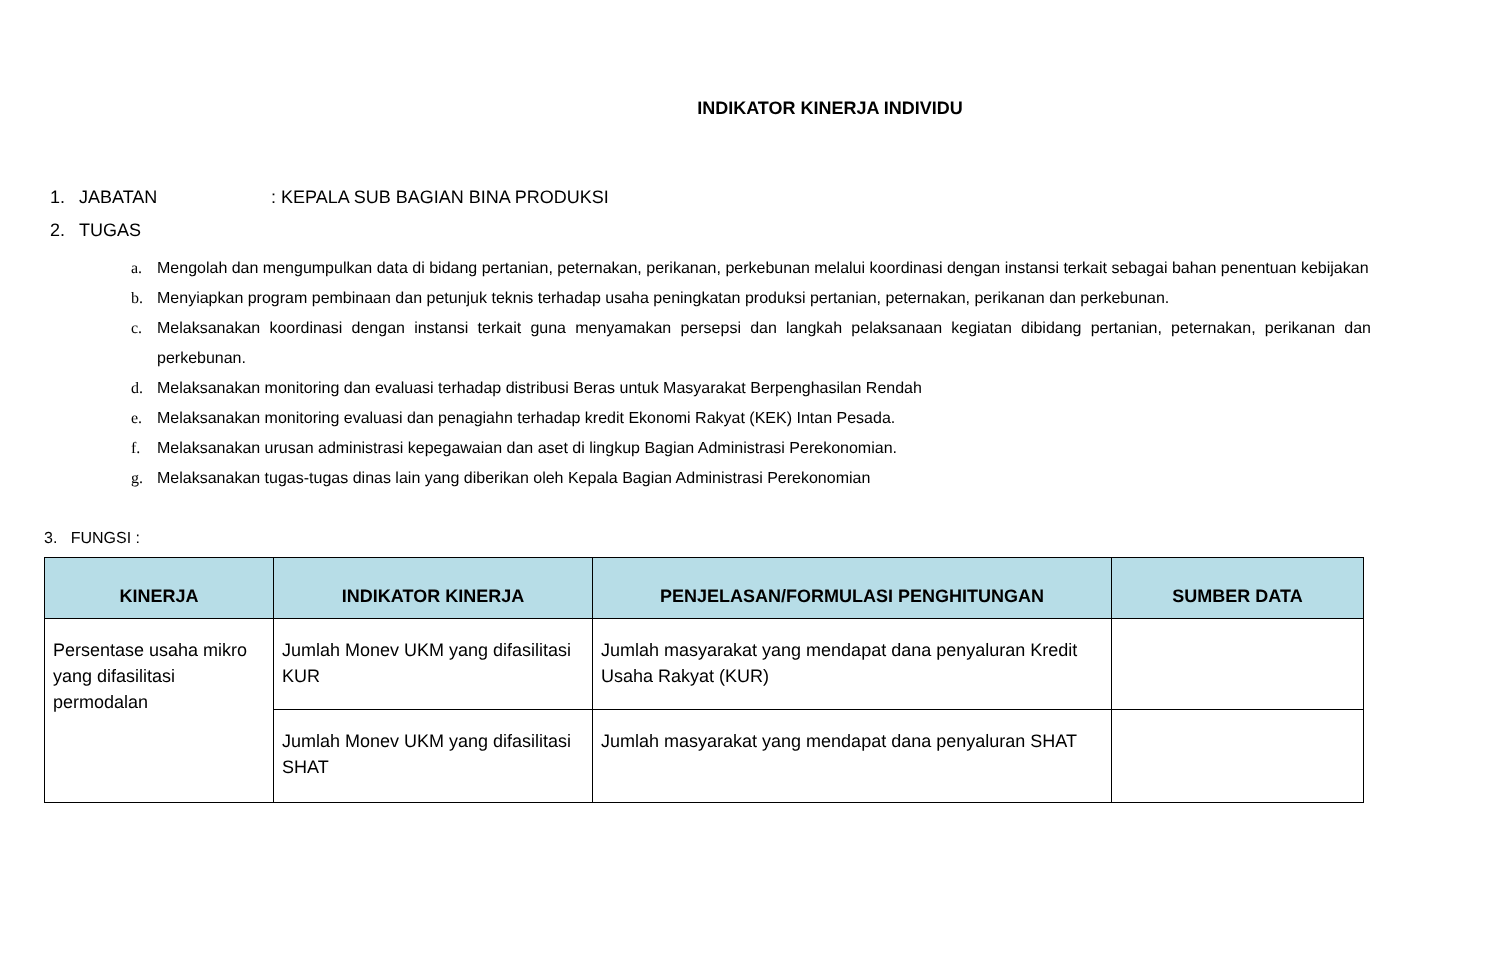INDIKATOR KINERJA INDIVIDU
1. JABATAN: KEPALA SUB BAGIAN BINA PRODUKSI
2. TUGAS
a. Mengolah dan mengumpulkan data di bidang pertanian, peternakan, perikanan, perkebunan melalui koordinasi dengan instansi terkait sebagai bahan penentuan kebijakan
b. Menyiapkan program pembinaan dan petunjuk teknis terhadap usaha peningkatan produksi pertanian, peternakan, perikanan dan perkebunan.
c. Melaksanakan koordinasi dengan instansi terkait guna menyamakan persepsi dan langkah pelaksanaan kegiatan dibidang pertanian, peternakan, perikanan dan perkebunan.
d. Melaksanakan monitoring dan evaluasi terhadap distribusi Beras untuk Masyarakat Berpenghasilan Rendah
e. Melaksanakan monitoring evaluasi dan penagiahn terhadap kredit Ekonomi Rakyat (KEK) Intan Pesada.
f. Melaksanakan urusan administrasi kepegawaian dan aset di lingkup Bagian Administrasi Perekonomian.
g. Melaksanakan tugas-tugas dinas lain yang diberikan oleh Kepala Bagian Administrasi Perekonomian
3. FUNGSI :
| KINERJA | INDIKATOR KINERJA | PENJELASAN/FORMULASI PENGHITUNGAN | SUMBER DATA |
| --- | --- | --- | --- |
| Persentase usaha mikro yang difasilitasi permodalan | Jumlah Monev UKM yang difasilitasi KUR | Jumlah masyarakat yang mendapat dana penyaluran Kredit Usaha Rakyat (KUR) | |
| | Jumlah Monev UKM yang difasilitasi SHAT | Jumlah masyarakat yang mendapat dana penyaluran SHAT | |